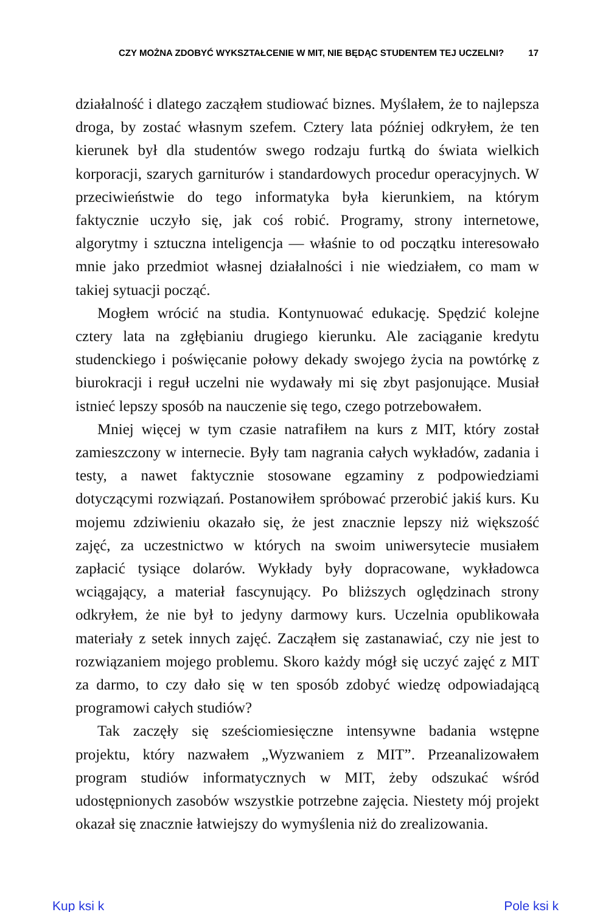CZY MOŻNA ZDOBYĆ WYKSZTAŁCENIE W MIT, NIE BĘDĄC STUDENTEM TEJ UCZELNI? 17
działalność i dlatego zacząłem studiować biznes. Myślałem, że to najlepsza droga, by zostać własnym szefem. Cztery lata później odkryłem, że ten kierunek był dla studentów swego rodzaju furtką do świata wielkich korporacji, szarych garniturów i standardowych procedur operacyjnych. W przeciwieństwie do tego informatyka była kierunkiem, na którym faktycznie uczyło się, jak coś robić. Programy, strony internetowe, algorytmy i sztuczna inteligencja — właśnie to od początku interesowało mnie jako przedmiot własnej działalności i nie wiedziałem, co mam w takiej sytuacji począć.
Mogłem wrócić na studia. Kontynuować edukację. Spędzić kolejne cztery lata na zgłębianiu drugiego kierunku. Ale zaciąganie kredytu studenckiego i poświęcanie połowy dekady swojego życia na powtórkę z biurokracji i reguł uczelni nie wydawały mi się zbyt pasjonujące. Musiał istnieć lepszy sposób na nauczenie się tego, czego potrzebowałem.
Mniej więcej w tym czasie natrafiłem na kurs z MIT, który został zamieszczony w internecie. Były tam nagrania całych wykładów, zadania i testy, a nawet faktycznie stosowane egzaminy z podpowiedziami dotyczącymi rozwiązań. Postanowiłem spróbować przerobić jakiś kurs. Ku mojemu zdziwieniu okazało się, że jest znacznie lepszy niż większość zajęć, za uczestnictwo w których na swoim uniwersytecie musiałem zapłacić tysiące dolarów. Wykłady były dopracowane, wykładowca wciągający, a materiał fascynujący. Po bliższych oględzinach strony odkryłem, że nie był to jedyny darmowy kurs. Uczelnia opublikowała materiały z setek innych zajęć. Zacząłem się zastanawiać, czy nie jest to rozwiązaniem mojego problemu. Skoro każdy mógł się uczyć zajęć z MIT za darmo, to czy dało się w ten sposób zdobyć wiedzę odpowiadającą programowi całych studiów?
Tak zaczęły się sześciomiesięczne intensywne badania wstępne projektu, który nazwałem „Wyzwaniem z MIT”. Przeanalizowałem program studiów informatycznych w MIT, żeby odszukać wśród udostępnionych zasobów wszystkie potrzebne zajęcia. Niestety mój projekt okazał się znacznie łatwiejszy do wymyślenia niż do zrealizowania.
Kup ksi k Pole ksi k